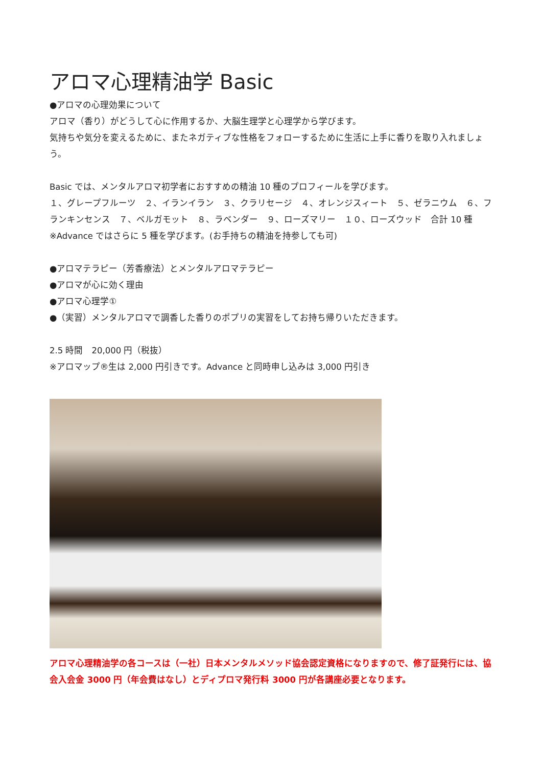アロマ心理精油学 Basic
●アロマの心理効果について
アロマ（香り）がどうして心に作用するか、大脳生理学と心理学から学びます。
気持ちや気分を変えるために、またネガティブな性格をフォローするために生活に上手に香りを取り入れましょう。
Basic では、メンタルアロマ初学者におすすめの精油 10 種のプロフィールを学びます。
１、グレープフルーツ　２、イランイラン　３、クラリセージ　４、オレンジスィート　５、ゼラニウム　６、フランキンセンス　７、ベルガモット　８、ラベンダー　９、ローズマリー　１０、ローズウッド　合計 10 種　※Advance ではさらに 5 種を学びます。(お手持ちの精油を持参しても可)
●アロマテラピー（芳香療法）とメンタルアロマテラピー
●アロマが心に効く理由
●アロマ心理学①
●（実習）メンタルアロマで調香した香りのポプリの実習をしてお持ち帰りいただきます。
2.5 時間　20,000 円（税抜）
※アロマップ®生は 2,000 円引きです。Advance と同時申し込みは 3,000 円引き
アロマ心理精油学の各コースは（一社）日本メンタルメソッド協会認定資格になりますので、修了証発行には、協会入会金 3000 円（年会費はなし）とディプロマ発行料 3000 円が各講座必要となります。